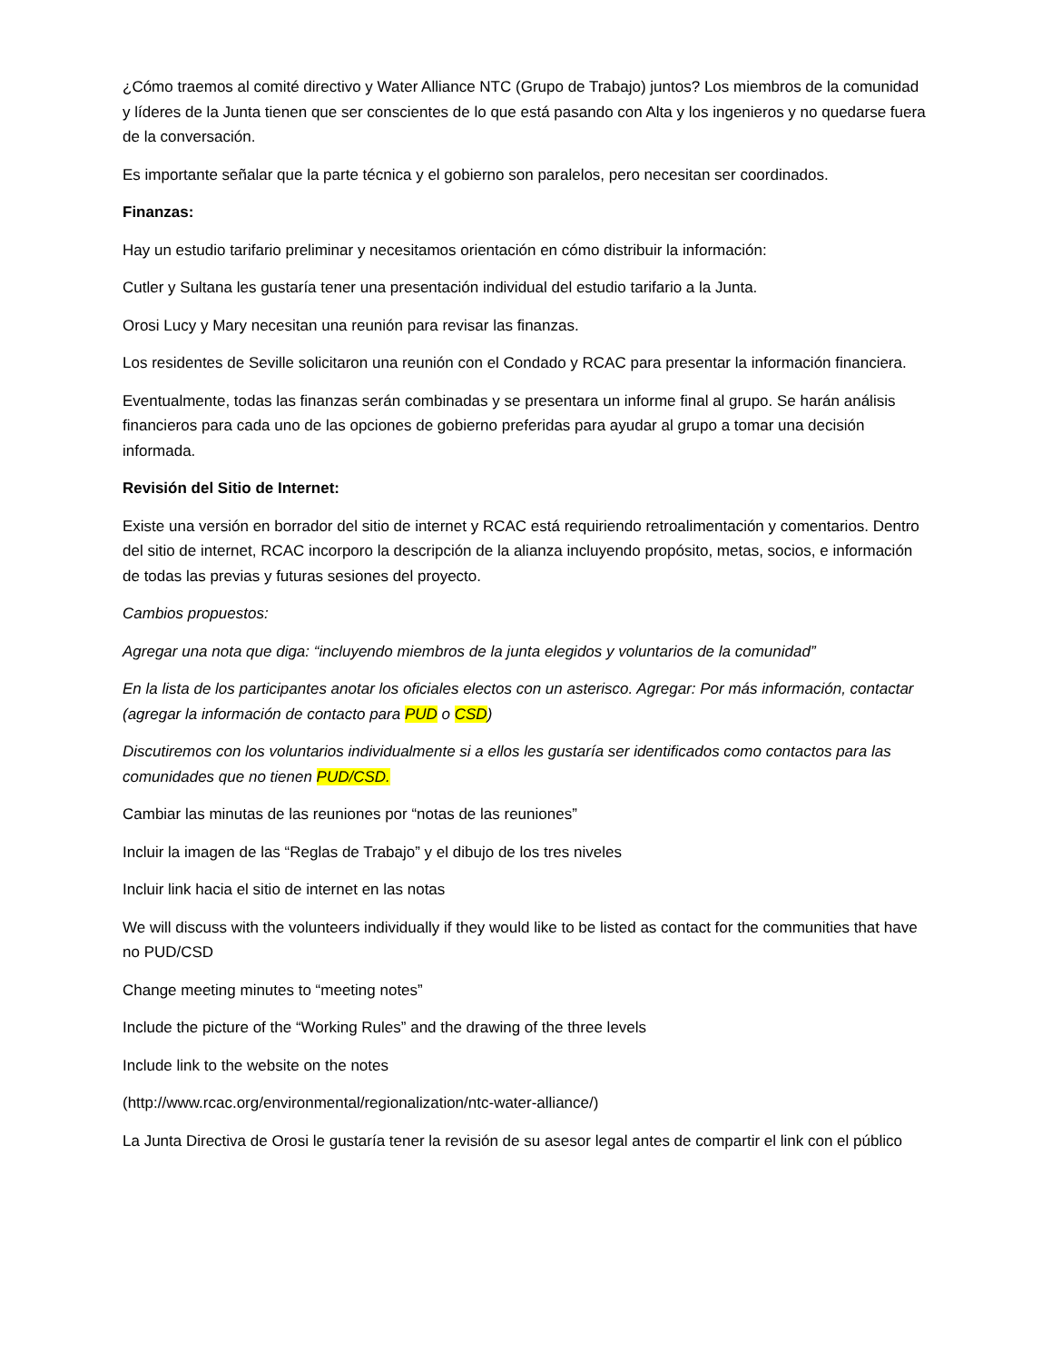¿Cómo traemos al comité directivo y Water Alliance NTC (Grupo de Trabajo) juntos? Los miembros de la comunidad y líderes de la Junta tienen que ser conscientes de lo que está pasando con Alta y los ingenieros y no quedarse fuera de la conversación.
Es importante señalar que la parte técnica y el gobierno son paralelos, pero necesitan ser coordinados.
Finanzas:
Hay un estudio tarifario preliminar y necesitamos orientación en cómo distribuir la información:
Cutler y Sultana les gustaría tener una presentación individual del estudio tarifario a la Junta.
Orosi Lucy y Mary necesitan una reunión para revisar las finanzas.
Los residentes de Seville solicitaron una reunión con el Condado y RCAC para presentar la información financiera.
Eventualmente, todas las finanzas serán combinadas y se presentara un informe final al grupo. Se harán análisis financieros para cada uno de las opciones de gobierno preferidas para ayudar al grupo a tomar una decisión informada.
Revisión del Sitio de Internet:
Existe una versión en borrador del sitio de internet y RCAC está requiriendo retroalimentación y comentarios. Dentro del sitio de internet, RCAC incorporo la descripción de la alianza incluyendo propósito, metas, socios, e información de todas las previas y futuras sesiones del proyecto.
Cambios propuestos:
Agregar una nota que diga: “incluyendo miembros de la junta elegidos y voluntarios de la comunidad”
En la lista de los participantes anotar los oficiales electos con un asterisco. Agregar: Por más información, contactar (agregar la información de contacto para PUD o CSD)
Discutiremos con los voluntarios individualmente si a ellos les gustaría ser identificados como contactos para las comunidades que no tienen PUD/CSD.
Cambiar las minutas de las reuniones por “notas de las reuniones”
Incluir la imagen de las “Reglas de Trabajo” y el dibujo de los tres niveles
Incluir link hacia el sitio de internet en las notas
We will discuss with the volunteers individually if they would like to be listed as contact for the communities that have no PUD/CSD
Change meeting minutes to “meeting notes”
Include the picture of the “Working Rules” and the drawing of the three levels
Include link to the website on the notes
(http://www.rcac.org/environmental/regionalization/ntc-water-alliance/)
La Junta Directiva de Orosi le gustaría tener la revisión de su asesor legal antes de compartir el link con el público